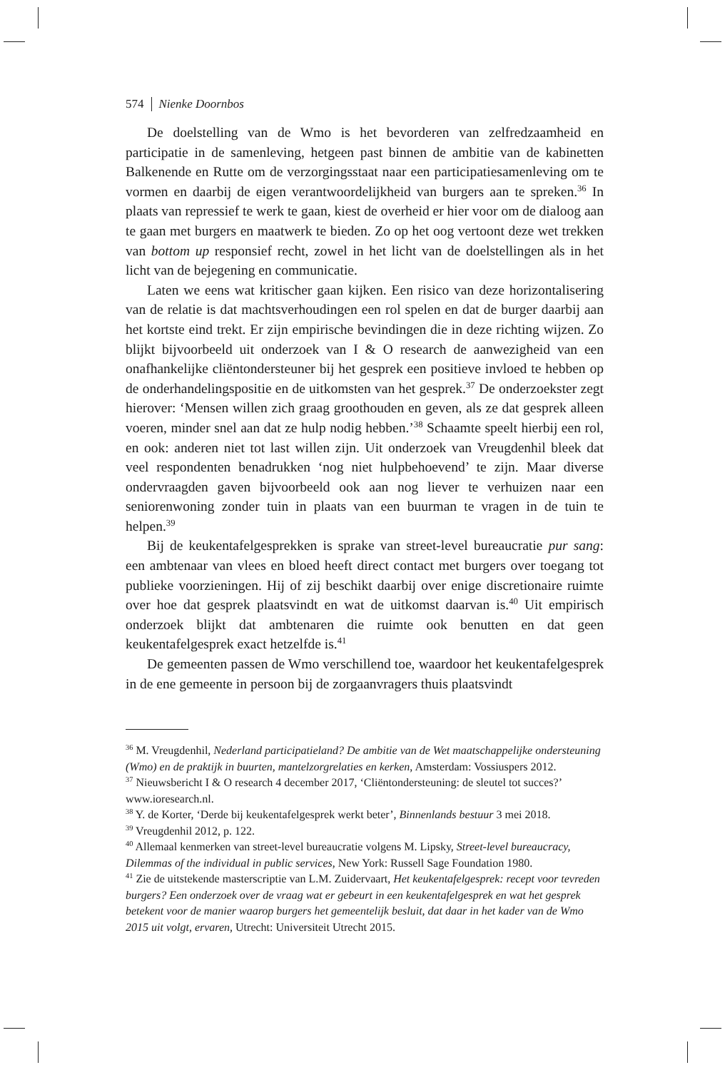574 Nienke Doornbos
De doelstelling van de Wmo is het bevorderen van zelfredzaamheid en participatie in de samenleving, hetgeen past binnen de ambitie van de kabinetten Balkenende en Rutte om de verzorgingsstaat naar een participatiesamenleving om te vormen en daarbij de eigen verantwoordelijkheid van burgers aan te spreken.<sup>36</sup> In plaats van repressief te werk te gaan, kiest de overheid er hier voor om de dialoog aan te gaan met burgers en maatwerk te bieden. Zo op het oog vertoont deze wet trekken van bottom up responsief recht, zowel in het licht van de doelstellingen als in het licht van de bejegening en communicatie.
Laten we eens wat kritischer gaan kijken. Een risico van deze horizontalisering van de relatie is dat machtsverhoudingen een rol spelen en dat de burger daarbij aan het kortste eind trekt. Er zijn empirische bevindingen die in deze richting wijzen. Zo blijkt bijvoorbeeld uit onderzoek van I & O research de aanwezigheid van een onafhankelijke cliëntondersteuner bij het gesprek een positieve invloed te hebben op de onderhandelingspositie en de uitkomsten van het gesprek.<sup>37</sup> De onderzoekster zegt hierover: ‘Mensen willen zich graag groothouden en geven, als ze dat gesprek alleen voeren, minder snel aan dat ze hulp nodig hebben.’<sup>38</sup> Schaamte speelt hierbij een rol, en ook: anderen niet tot last willen zijn. Uit onderzoek van Vreugdenhil bleek dat veel respondenten benadrukken ‘nog niet hulpbehoevend’ te zijn. Maar diverse ondervraagden gaven bijvoorbeeld ook aan nog liever te verhuizen naar een seniorenwoning zonder tuin in plaats van een buurman te vragen in de tuin te helpen.<sup>39</sup>
Bij de keukentafelgesprekken is sprake van street-level bureaucratie pur sang: een ambtenaar van vlees en bloed heeft direct contact met burgers over toegang tot publieke voorzieningen. Hij of zij beschikt daarbij over enige discretionaire ruimte over hoe dat gesprek plaatsvindt en wat de uitkomst daarvan is.<sup>40</sup> Uit empirisch onderzoek blijkt dat ambtenaren die ruimte ook benutten en dat geen keukentafelgesprek exact hetzelfde is.<sup>41</sup>
De gemeenten passen de Wmo verschillend toe, waardoor het keukentafelgesprek in de ene gemeente in persoon bij de zorgaanvragers thuis plaatsvindt
<sup>36</sup> M. Vreugdenhil, Nederland participatieland? De ambitie van de Wet maatschappelijke ondersteuning (Wmo) en de praktijk in buurten, mantelzorgrelaties en kerken, Amsterdam: Vossiuspers 2012.
<sup>37</sup> Nieuwsbericht I & O research 4 december 2017, ‘Cliëntondersteuning: de sleutel tot succes?’ www.ioresearch.nl.
<sup>38</sup> Y. de Korter, ‘Derde bij keukentafelgesprek werkt beter’, Binnenlands bestuur 3 mei 2018.
<sup>39</sup> Vreugdenhil 2012, p. 122.
<sup>40</sup> Allemaal kenmerken van street-level bureaucratie volgens M. Lipsky, Street-level bureaucracy, Dilemmas of the individual in public services, New York: Russell Sage Foundation 1980.
<sup>41</sup> Zie de uitstekende masterscriptie van L.M. Zuidervaart, Het keukentafelgesprek: recept voor tevreden burgers? Een onderzoek over de vraag wat er gebeurt in een keukentafelgesprek en wat het gesprek betekent voor de manier waarop burgers het gemeentelijk besluit, dat daar in het kader van de Wmo 2015 uit volgt, ervaren, Utrecht: Universiteit Utrecht 2015.